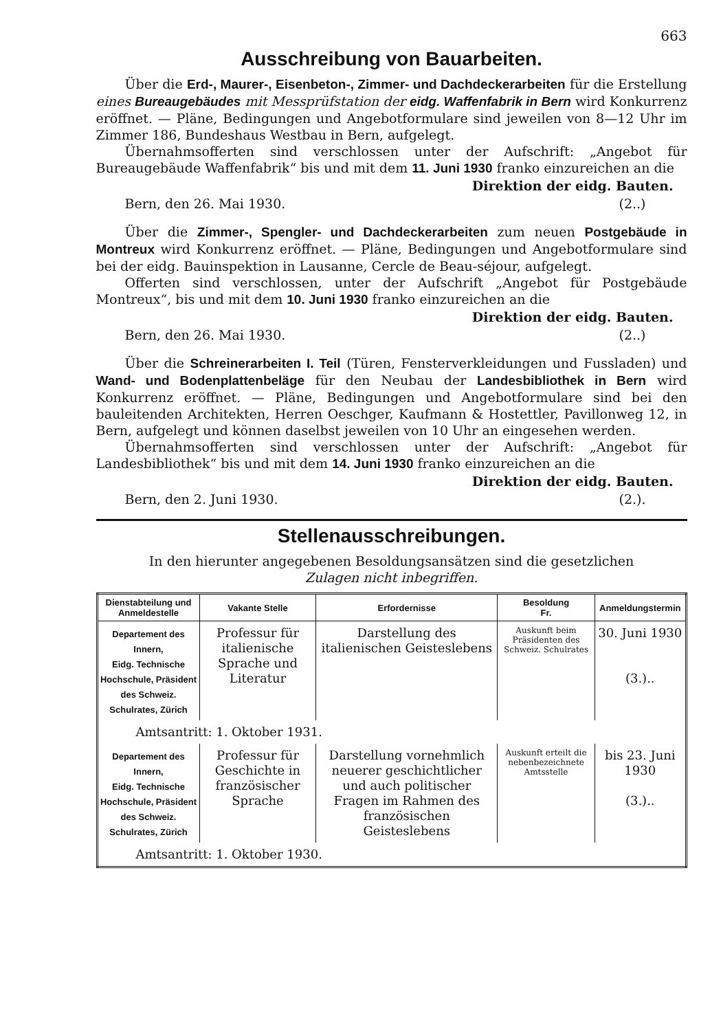663
Ausschreibung von Bauarbeiten.
Über die Erd-, Maurer-, Eisenbeton-, Zimmer- und Dachdeckerarbeiten für die Erstellung eines Bureaugebäudes mit Messprüfstation der eidg. Waffenfabrik in Bern wird Konkurrenz eröffnet. — Pläne, Bedingungen und Angebotformulare sind jeweilen von 8—12 Uhr im Zimmer 186, Bundeshaus Westbau in Bern, aufgelegt.
Übernahmsofferten sind verschlossen unter der Aufschrift: „Angebot für Bureaugebäude Waffenfabrik“ bis und mit dem 11. Juni 1930 franko einzureichen an die
Direktion der eidg. Bauten.
Bern, den 26. Mai 1930. (2..)
Über die Zimmer-, Spengler- und Dachdeckerarbeiten zum neuen Postgebäude in Montreux wird Konkurrenz eröffnet. — Pläne, Bedingungen und Angebotformulare sind bei der eidg. Bauinspektion in Lausanne, Cercle de Beau-séjour, aufgelegt.
Offerten sind verschlossen, unter der Aufschrift „Angebot für Postgebäude Montreux“, bis und mit dem 10. Juni 1930 franko einzureichen an die
Direktion der eidg. Bauten.
Bern, den 26. Mai 1930. (2..)
Über die Schreinerarbeiten I. Teil (Türen, Fensterverkleidungen und Fussladen) und Wand- und Bodenplattenbeläge für den Neubau der Landesbibliothek in Bern wird Konkurrenz eröffnet. — Pläne, Bedingungen und Angebotformulare sind bei den bauleitenden Architekten, Herren Oeschger, Kaufmann & Hostettler, Pavillonweg 12, in Bern, aufgelegt und können daselbst jeweilen von 10 Uhr an eingesehen werden.
Übernahmsofferten sind verschlossen unter der Aufschrift: „Angebot für Landesbibliothek“ bis und mit dem 14. Juni 1930 franko einzureichen an die
Direktion der eidg. Bauten.
Bern, den 2. Juni 1930. (2.).
Stellenausschreibungen.
In den hierunter angegebenen Besoldungsansätzen sind die gesetzlichen
Zulagen nicht inbegriffen.
| Dienstabteilung und Anmeldestelle | Vakante Stelle | Erfordernisse | Besoldung Fr. | Anmeldungstermin |
| --- | --- | --- | --- | --- |
| Departement des Innern, Eidg. Technische Hochschule, Präsident des Schweiz. Schulrates, Zürich | Professur für italienische Sprache und Literatur | Darstellung des italienischen Geisteslebens | Auskunft beim Präsidenten des Schweiz. Schulrates | 30. Juni 1930 (3.).. |
| Amtsantritt: 1. Oktober 1931. | | | | |
| Departement des Innern, Eidg. Technische Hochschule, Präsident des Schweiz. Schulrates, Zürich | Professur für Geschichte in französischer Sprache | Darstellung vornehmlich neuerer geschichtlicher und auch politischer Fragen im Rahmen des französischen Geisteslebens | Auskunft erteilt die nebenbezeichnete Amtsstelle | bis 23. Juni 1930 (3.).. |
| Amtsantritt: 1. Oktober 1930. | | | | |